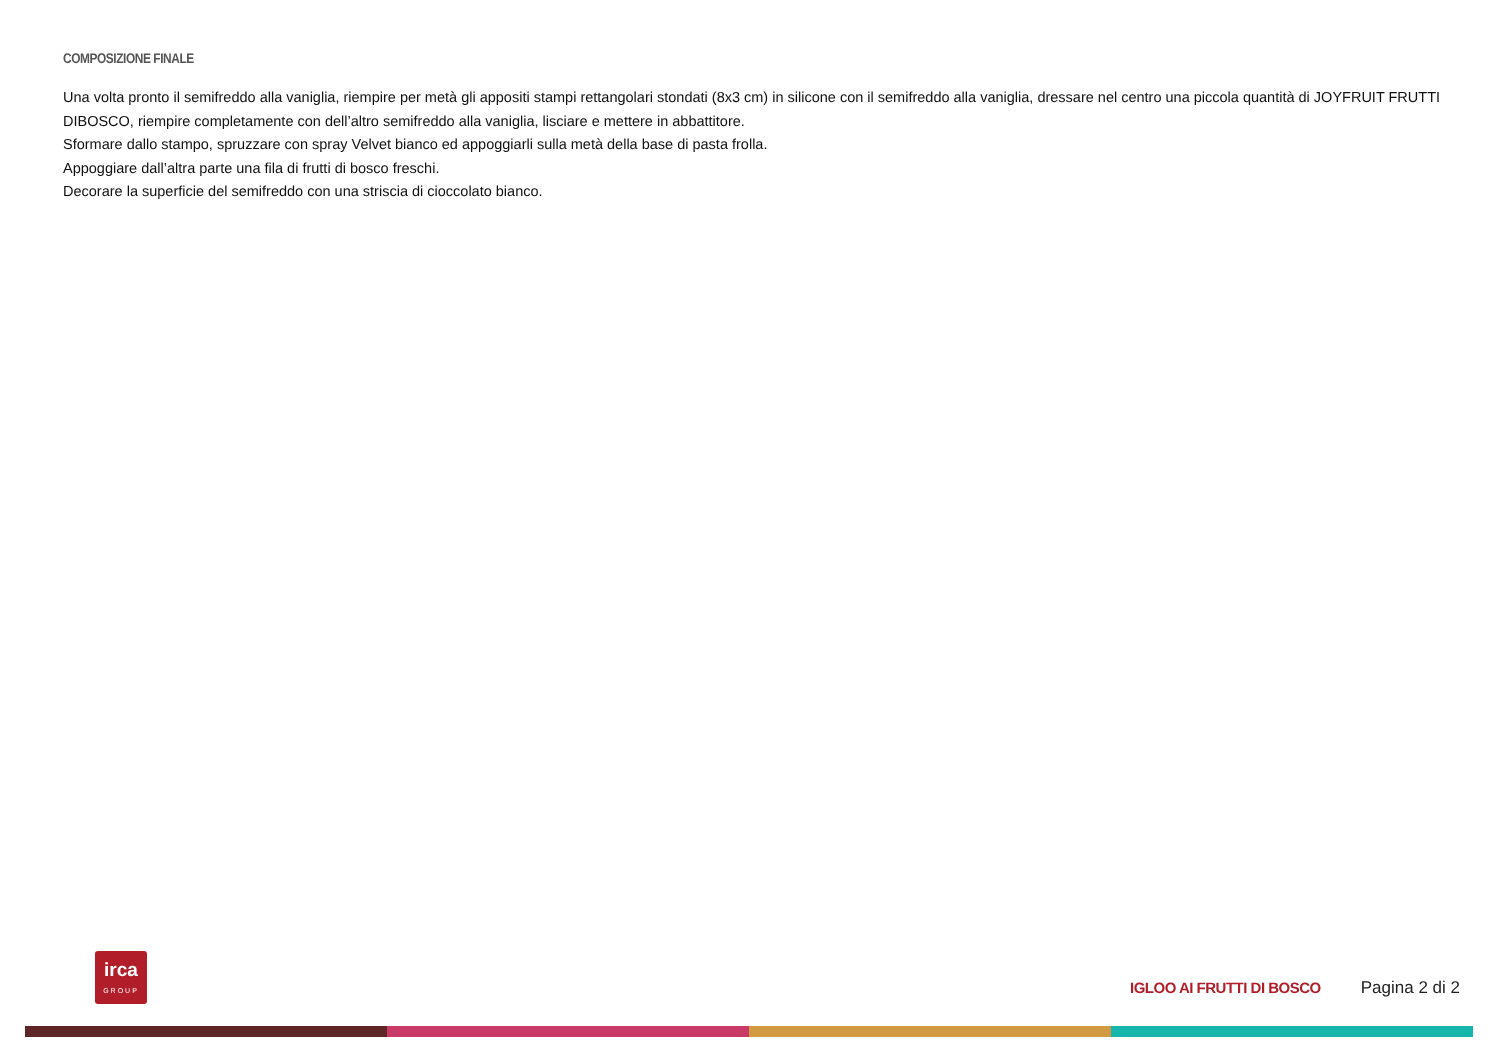COMPOSIZIONE FINALE
Una volta pronto il semifreddo alla vaniglia, riempire per metà gli appositi stampi rettangolari stondati (8x3 cm) in silicone con il semifreddo alla vaniglia, dressare nel centro una piccola quantità di JOYFRUIT FRUTTI DIBOSCO, riempire completamente con dell’altro semifreddo alla vaniglia, lisciare e mettere in abbattitore.
Sformare dallo stampo, spruzzare con spray Velvet bianco ed appoggiarli sulla metà della base di pasta frolla.
Appoggiare dall’altra parte una fila di frutti di bosco freschi.
Decorare la superficie del semifreddo con una striscia di cioccolato bianco.
irca
GROUP
IGLOO AI FRUTTI DI BOSCO Pagina 2 di 2